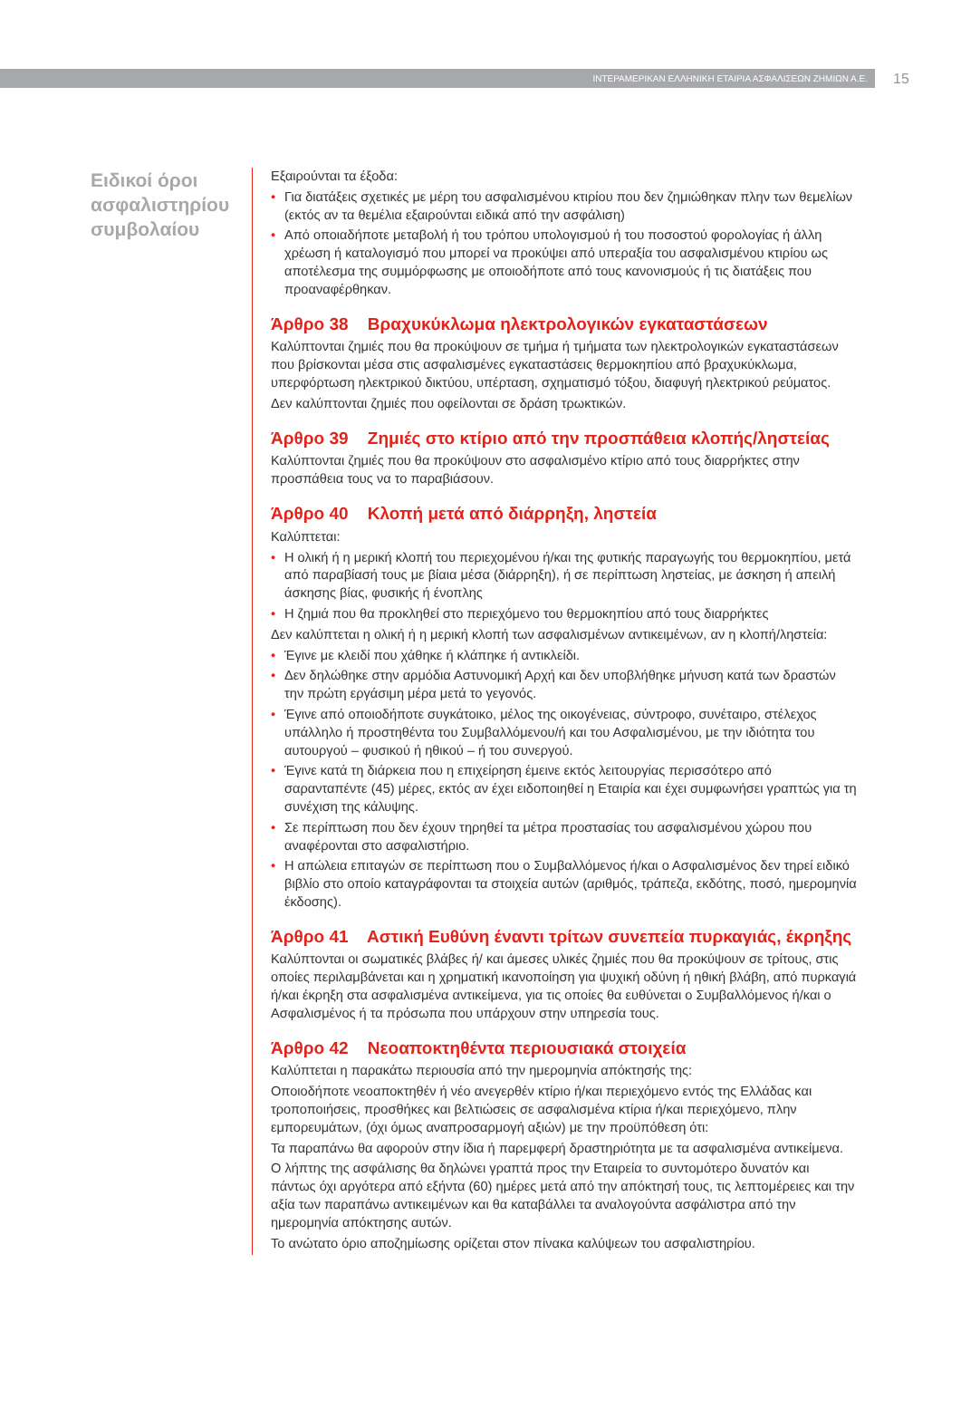ΙΝΤΕΡΑΜΕΡΙΚΑΝ ΕΛΛΗΝΙΚΗ ΕΤΑΙΡΙΑ ΑΣΦΑΛΙΣΕΩΝ ΖΗΜΙΩΝ Α.Ε.
15
Ειδικοί όροι ασφαλιστηρίου συμβολαίου
Εξαιρούνται τα έξοδα:
• Για διατάξεις σχετικές με μέρη του ασφαλισμένου κτιρίου που δεν ζημιώθηκαν πλην των θεμελίων (εκτός αν τα θεμέλια εξαιρούνται ειδικά από την ασφάλιση)
• Από οποιαδήποτε μεταβολή ή του τρόπου υπολογισμού ή του ποσοστού φορολογίας ή άλλη χρέωση ή καταλογισμό που μπορεί να προκύψει από υπεραξία του ασφαλισμένου κτιρίου ως αποτέλεσμα της συμμόρφωσης με οποιοδήποτε από τους κανονισμούς ή τις διατάξεις που προαναφέρθηκαν.
Άρθρο 38 Βραχυκύκλωμα ηλεκτρολογικών εγκαταστάσεων
Καλύπτονται ζημιές που θα προκύψουν σε τμήμα ή τμήματα των ηλεκτρολογικών εγκαταστάσεων που βρίσκονται μέσα στις ασφαλισμένες εγκαταστάσεις θερμοκηπίου από βραχυκύκλωμα, υπερφόρτωση ηλεκτρικού δικτύου, υπέρταση, σχηματισμό τόξου, διαφυγή ηλεκτρικού ρεύματος.
Δεν καλύπτονται ζημιές που οφείλονται σε δράση τρωκτικών.
Άρθρο 39 Ζημιές στο κτίριο από την προσπάθεια κλοπής/ληστείας
Καλύπτονται ζημιές που θα προκύψουν στο ασφαλισμένο κτίριο από τους διαρρήκτες στην προσπάθεια τους να το παραβιάσουν.
Άρθρο 40 Κλοπή μετά από διάρρηξη, ληστεία
Καλύπτεται:
• Η ολική ή η μερική κλοπή του περιεχομένου ή/και της φυτικής παραγωγής του θερμοκηπίου, μετά από παραβίασή τους με βίαια μέσα (διάρρηξη), ή σε περίπτωση ληστείας, με άσκηση ή απειλή άσκησης βίας, φυσικής ή ένοπλης
• Η ζημιά που θα προκληθεί στο περιεχόμενο του θερμοκηπίου από τους διαρρήκτες
Δεν καλύπτεται η ολική ή η μερική κλοπή των ασφαλισμένων αντικειμένων, αν η κλοπή/ληστεία:
• Έγινε με κλειδί που χάθηκε ή κλάπηκε ή αντικλείδι.
• Δεν δηλώθηκε στην αρμόδια Αστυνομική Αρχή και δεν υποβλήθηκε μήνυση κατά των δραστών την πρώτη εργάσιμη μέρα μετά το γεγονός.
• Έγινε από οποιοδήποτε συγκάτοικο, μέλος της οικογένειας, σύντροφο, συνέταιρο, στέλεχος υπάλληλο ή προστηθέντα του Συμβαλλόμενου/ή και του Ασφαλισμένου, με την ιδιότητα του αυτουργού – φυσικού ή ηθικού – ή του συνεργού.
• Έγινε κατά τη διάρκεια που η επιχείρηση έμεινε εκτός λειτουργίας περισσότερο από σαρανταπέντε (45) μέρες, εκτός αν έχει ειδοποιηθεί η Εταιρία και έχει συμφωνήσει γραπτώς για τη συνέχιση της κάλυψης.
• Σε περίπτωση που δεν έχουν τηρηθεί τα μέτρα προστασίας του ασφαλισμένου χώρου που αναφέρονται στο ασφαλιστήριο.
• Η απώλεια επιταγών σε περίπτωση που ο Συμβαλλόμενος ή/και ο Ασφαλισμένος δεν τηρεί ειδικό βιβλίο στο οποίο καταγράφονται τα στοιχεία αυτών (αριθμός, τράπεζα, εκδότης, ποσό, ημερομηνία έκδοσης).
Άρθρο 41 Αστική Ευθύνη έναντι τρίτων συνεπεία πυρκαγιάς, έκρηξης
Καλύπτονται οι σωματικές βλάβες ή/ και άμεσες υλικές ζημιές που θα προκύψουν σε τρίτους, στις οποίες περιλαμβάνεται και η χρηματική ικανοποίηση για ψυχική οδύνη ή ηθική βλάβη, από πυρκαγιά ή/και έκρηξη στα ασφαλισμένα αντικείμενα, για τις οποίες θα ευθύνεται ο Συμβαλλόμενος ή/και ο Ασφαλισμένος ή τα πρόσωπα που υπάρχουν στην υπηρεσία τους.
Άρθρο 42 Νεοαποκτηθέντα περιουσιακά στοιχεία
Καλύπτεται η παρακάτω περιουσία από την ημερομηνία απόκτησής της:
Οποιοδήποτε νεοαποκτηθέν ή νέο ανεγερθέν κτίριο ή/και περιεχόμενο εντός της Ελλάδας και τροποποιήσεις, προσθήκες και βελτιώσεις σε ασφαλισμένα κτίρια ή/και περιεχόμενο, πλην εμπορευμάτων, (όχι όμως αναπροσαρμογή αξιών) με την προϋπόθεση ότι:
Τα παραπάνω θα αφορούν στην ίδια ή παρεμφερή δραστηριότητα με τα ασφαλισμένα αντικείμενα.
Ο λήπτης της ασφάλισης θα δηλώνει γραπτά προς την Εταιρεία το συντομότερο δυνατόν και πάντως όχι αργότερα από εξήντα (60) ημέρες μετά από την απόκτησή τους, τις λεπτομέρειες και την αξία των παραπάνω αντικειμένων και θα καταβάλλει τα αναλογούντα ασφάλιστρα από την ημερομηνία απόκτησης αυτών.
Το ανώτατο όριο αποζημίωσης ορίζεται στον πίνακα καλύψεων του ασφαλιστηρίου.